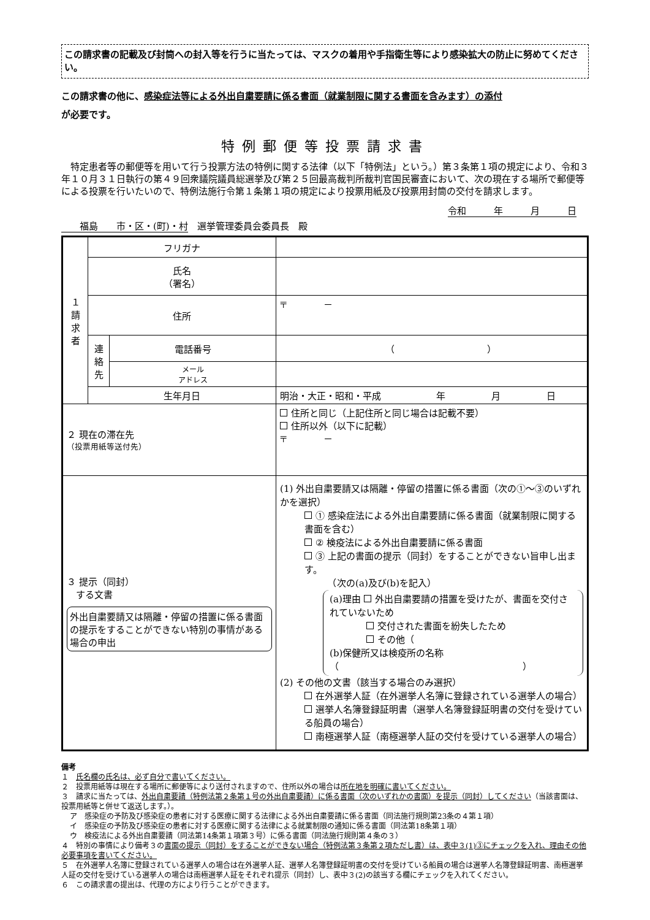この請求書の記載及び封筒への封入等を行うに当たっては、マスクの着用や手指衛生等により感染拡大の防止に努めてください。
この請求書の他に、感染症法等による外出自粛要請に係る書面（就業制限に関する書面を含みます）の添付
が必要です。
特例郵便等投票請求書
特定患者等の郵便等を用いて行う投票方法の特例に関する法律（以下「特例法」という。）第３条第１項の規定により、令和３年１０月３１日執行の第４９回衆議院議員総選挙及び第２５回最高裁判所裁判官国民審査において、次の現在する場所で郵便等による投票を行いたいので、特例法施行令第１条第１項の規定により投票用紙及び投票用封筒の交付を請求します。
令和　　　年　　　月　　　日
　　福島　　市・区・(町)・村　選挙管理委員会委員長　殿
| １ 請 求 者 | フリガナ | | |
| | 氏名 （署名） | | |
| | 住所 | | 〒 － |
| | 連 絡 先 | 電話番号 | （ ） |
| | | メール アドレス | |
| | 生年月日 | | 明治・大正・昭和・平成 年 月 日 |
| ２ 現在の滞在先 （投票用紙等送付先） | | | 住所と同じ（上記住所と同じ場合は記載不要） 住所以外（以下に記載） 〒 － |
| ３ 提示（同封） する文書 外出自粛要請又は隔離・停留の措置に係る書面の提示をすることができない特別の事情がある場合の申出 | | | (1) 外出自粛要請又は隔離・停留の措置に係る書面（次の①～③のいずれかを選択） ① 感染症法による外出自粛要請に係る書面（就業制限に関する書面を含む） ② 検疫法による外出自粛要請に係る書面 ③ 上記の書面の提示（同封）をすることができない旨申し出ます。 （次の(a)及び(b)を記入） (a)理由 外出自粛要請の措置を受けたが、書面を交付されていないため 交付された書面を紛失したため その他（ (b)保健所又は検疫所の名称（ ） (2) その他の文書（該当する場合のみ選択） 在外選挙人証（在外選挙人名簿に登録されている選挙人の場合） 選挙人名簿登録証明書（選挙人名簿登録証明書の交付を受けている船員の場合） 南極選挙人証（南極選挙人証の交付を受けている選挙人の場合） |
備考
１　氏名欄の氏名は、必ず自分で書いてください。
２　投票用紙等は現在する場所に郵便等により送付されますので、住所以外の場合は所在地を明確に書いてください。
３　請求に当たっては、外出自粛要請（特例法第２条第１号の外出自粛要請）に係る書面（次のいずれかの書面）を提示（同封）してください（当該書面は、投票用紙等と併せて返送します。）。
ア　感染症の予防及び感染症の患者に対する医療に関する法律による外出自粛要請に係る書面（同法施行規則第23条の４第１項）
イ　感染症の予防及び感染症の患者に対する医療に関する法律による就業制限の通知に係る書面（同法第18条第１項）
ウ　検疫法による外出自粛要請（同法第14条第１項第３号）に係る書面（同法施行規則第４条の３）
４　特別の事情により備考３の書面の提示（同封）をすることができない場合（特例法第３条第２項ただし書）は、表中３(1)③にチェックを入れ、理由その他必要事項を書いてください。
５　在外選挙人名簿に登録されている選挙人の場合は在外選挙人証、選挙人名簿登録証明書の交付を受けている船員の場合は選挙人名簿登録証明書、南極選挙人証の交付を受けている選挙人の場合は南極選挙人証をそれぞれ提示（同封）し、表中３(2)の該当する欄にチェックを入れてください。
６　この請求書の提出は、代理の方により行うことができます。